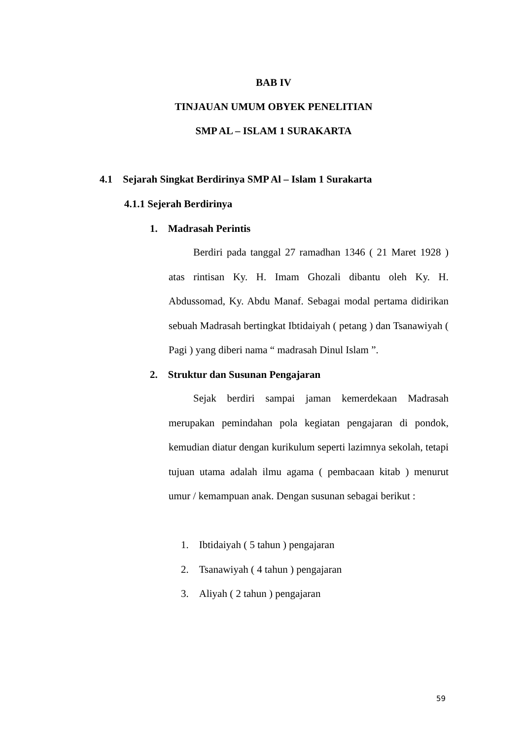BAB IV
TINJAUAN UMUM OBYEK PENELITIAN
SMP AL – ISLAM 1 SURAKARTA
4.1 Sejarah Singkat Berdirinya SMP Al – Islam 1 Surakarta
4.1.1 Sejerah Berdirinya
1. Madrasah Perintis
Berdiri pada tanggal 27 ramadhan 1346 ( 21 Maret 1928 ) atas rintisan Ky. H. Imam Ghozali dibantu oleh Ky. H. Abdussomad, Ky. Abdu Manaf. Sebagai modal pertama didirikan sebuah Madrasah bertingkat Ibtidaiyah ( petang ) dan Tsanawiyah ( Pagi ) yang diberi nama “ madrasah Dinul Islam ”.
2. Struktur dan Susunan Pengajaran
Sejak berdiri sampai jaman kemerdekaan Madrasah merupakan pemindahan pola kegiatan pengajaran di pondok, kemudian diatur dengan kurikulum seperti lazimnya sekolah, tetapi tujuan utama adalah ilmu agama ( pembacaan kitab ) menurut umur / kemampuan anak. Dengan susunan sebagai berikut :
1. Ibtidaiyah ( 5 tahun ) pengajaran
2. Tsanawiyah ( 4 tahun ) pengajaran
3. Aliyah ( 2 tahun ) pengajaran
59